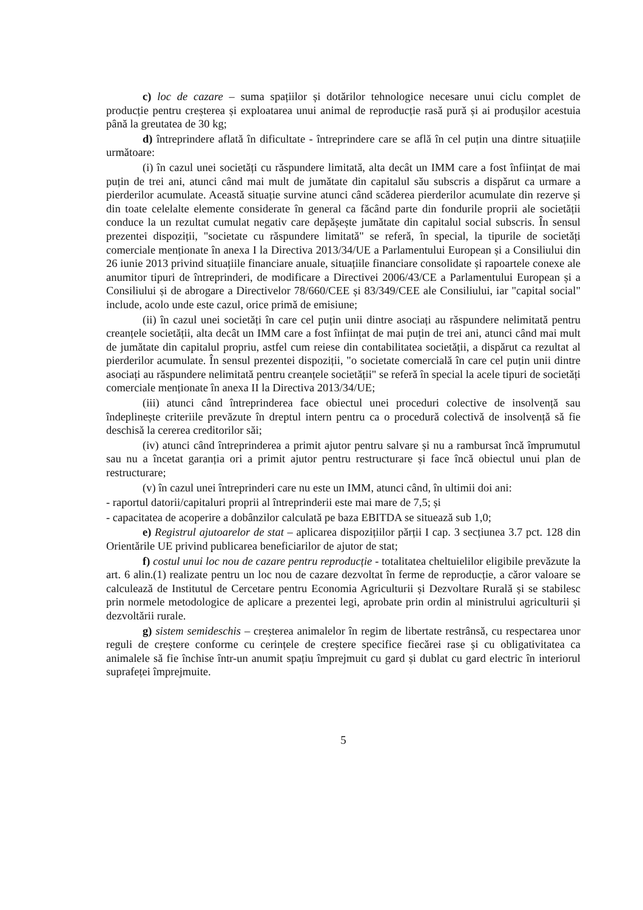c) loc de cazare – suma spațiilor și dotărilor tehnologice necesare unui ciclu complet de producție pentru creșterea și exploatarea unui animal de reproducție rasă pură și ai produșilor acestuia până la greutatea de 30 kg;
d) întreprindere aflată în dificultate - întreprindere care se află în cel puțin una dintre situațiile următoare:
(i) în cazul unei societăți cu răspundere limitată, alta decât un IMM care a fost înființat de mai puțin de trei ani, atunci când mai mult de jumătate din capitalul său subscris a dispărut ca urmare a pierderilor acumulate. Această situație survine atunci când scăderea pierderilor acumulate din rezerve și din toate celelalte elemente considerate în general ca făcând parte din fondurile proprii ale societății conduce la un rezultat cumulat negativ care depășește jumătate din capitalul social subscris. În sensul prezentei dispoziții, "societate cu răspundere limitată" se referă, în special, la tipurile de societăți comerciale menționate în anexa I la Directiva 2013/34/UE a Parlamentului European și a Consiliului din 26 iunie 2013 privind situațiile financiare anuale, situațiile financiare consolidate și rapoartele conexe ale anumitor tipuri de întreprinderi, de modificare a Directivei 2006/43/CE a Parlamentului European și a Consiliului și de abrogare a Directivelor 78/660/CEE și 83/349/CEE ale Consiliului, iar "capital social" include, acolo unde este cazul, orice primă de emisiune;
(ii) în cazul unei societăți în care cel puțin unii dintre asociați au răspundere nelimitată pentru creanțele societății, alta decât un IMM care a fost înființat de mai puțin de trei ani, atunci când mai mult de jumătate din capitalul propriu, astfel cum reiese din contabilitatea societății, a dispărut ca rezultat al pierderilor acumulate. În sensul prezentei dispoziții, "o societate comercială în care cel puțin unii dintre asociați au răspundere nelimitată pentru creanțele societății" se referă în special la acele tipuri de societăți comerciale menționate în anexa II la Directiva 2013/34/UE;
(iii) atunci când întreprinderea face obiectul unei proceduri colective de insolvență sau îndeplinește criteriile prevăzute în dreptul intern pentru ca o procedură colectivă de insolvență să fie deschisă la cererea creditorilor săi;
(iv) atunci când întreprinderea a primit ajutor pentru salvare și nu a rambursat încă împrumutul sau nu a încetat garanția ori a primit ajutor pentru restructurare și face încă obiectul unui plan de restructurare;
(v) în cazul unei întreprinderi care nu este un IMM, atunci când, în ultimii doi ani:
- raportul datorii/capitaluri proprii al întreprinderii este mai mare de 7,5; și
- capacitatea de acoperire a dobânzilor calculată pe baza EBITDA se situează sub 1,0;
e) Registrul ajutoarelor de stat – aplicarea dispozițiilor părții I cap. 3 secțiunea 3.7 pct. 128 din Orientările UE privind publicarea beneficiarilor de ajutor de stat;
f) costul unui loc nou de cazare pentru reproducție - totalitatea cheltuielilor eligibile prevăzute la art. 6 alin.(1) realizate pentru un loc nou de cazare dezvoltat în ferme de reproducție, a căror valoare se calculează de Institutul de Cercetare pentru Economia Agriculturii și Dezvoltare Rurală și se stabilesc prin normele metodologice de aplicare a prezentei legi, aprobate prin ordin al ministrului agriculturii și dezvoltării rurale.
g) sistem semideschis – creșterea animalelor în regim de libertate restrânsă, cu respectarea unor reguli de creștere conforme cu cerințele de creștere specifice fiecărei rase și cu obligativitatea ca animalele să fie închise într-un anumit spațiu împrejmuit cu gard și dublat cu gard electric în interiorul suprafeței împrejmuite.
5